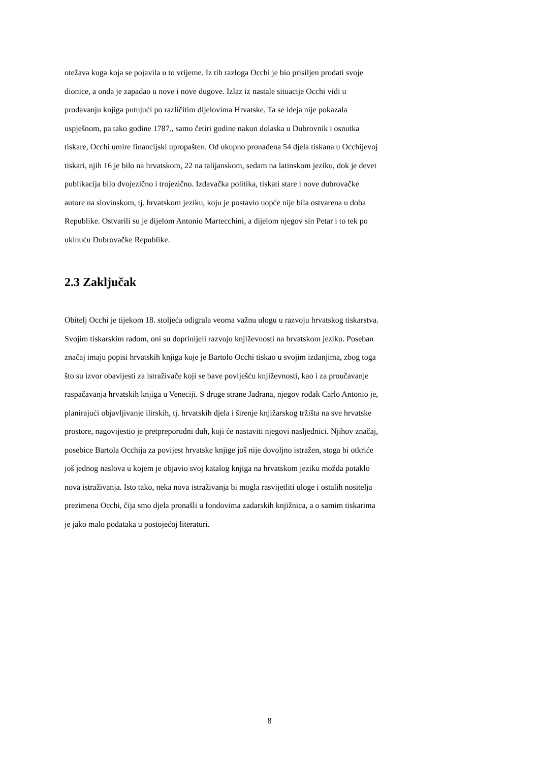otežava kuga koja se pojavila u to vrijeme. Iz tih razloga Occhi je bio prisiljen prodati svoje
dionice, a onda je zapadao u nove i nove dugove. Izlaz iz nastale situacije Occhi vidi u
prodavanju knjiga putujući po različitim dijelovima Hrvatske. Ta se ideja nije pokazala
uspješnom, pa tako godine 1787., samo četiri godine nakon dolaska u Dubrovnik i osnutka
tiskare, Occhi umire financijski upropašten. Od ukupno pronađena 54 djela tiskana u Occhijevoj
tiskari, njih 16 je bilo na hrvatskom, 22 na talijanskom, sedam na latinskom jeziku, dok je devet
publikacija bilo dvojezično i trojezično. Izdavačka politika, tiskati stare i nove dubrovačke
autore na slovinskom, tj. hrvatskom jeziku, koju je postavio uopće nije bila ostvarena u doba
Republike. Ostvarili su je dijelom Antonio Martecchini, a dijelom njegov sin Petar i to tek po
ukinuću Dubrovačke Republike.
2.3 Zaključak
Obitelj Occhi je tijekom 18. stoljeća odigrala veoma važnu ulogu u razvoju hrvatskog tiskarstva.
Svojim tiskarskim radom, oni su doprinijeli razvoju književnosti na hrvatskom jeziku. Poseban
značaj imaju popisi hrvatskih knjiga koje je Bartolo Occhi tiskao u svojim izdanjima, zbog toga
što su izvor obavijesti za istraživače koji se bave poviješću književnosti, kao i za proučavanje
raspačavanja hrvatskih knjiga u Veneciji. S druge strane Jadrana, njegov rođak Carlo Antonio je,
planirajući objavljivanje ilirskih, tj. hrvatskih djela i širenje knjižarskog tržišta na sve hrvatske
prostore, nagovijestio je pretpreporodni duh, koji će nastaviti njegovi nasljednici. Njihov značaj,
posebice Bartola Occhija za povijest hrvatske knjige još nije dovoljno istražen, stoga bi otkriće
još jednog naslova u kojem je objavio svoj katalog knjiga na hrvatskom jeziku možda potaklo
nova istraživanja. Isto tako, neka nova istraživanja bi mogla rasvijetliti uloge i ostalih nositelja
prezimena Occhi, čija smo djela pronašli u fondovima zadarskih knjižnica, a o samim tiskarima
je jako malo podataka u postojećoj literaturi.
8